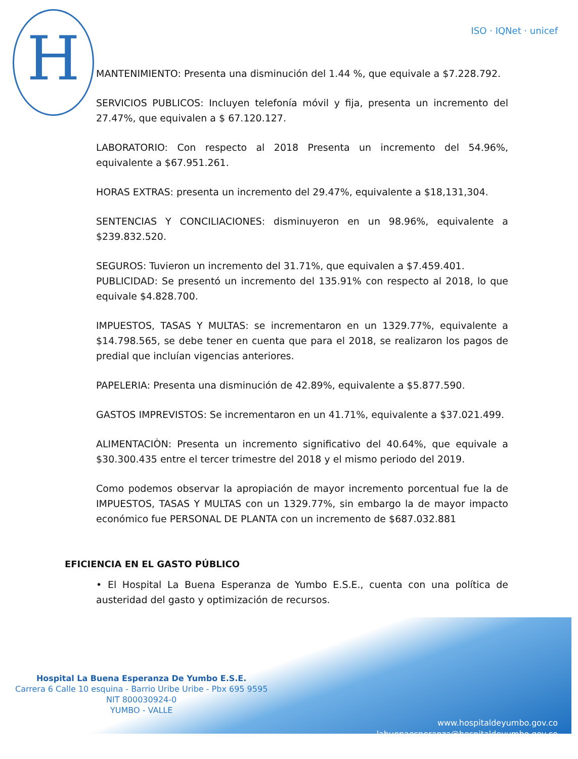H
ISO · IQNet · unicef
MANTENIMIENTO: Presenta una disminución del 1.44 %, que equivale a $7.228.792.
SERVICIOS PUBLICOS: Incluyen telefonía móvil y fija, presenta un incremento del 27.47%, que equivalen a $ 67.120.127.
LABORATORIO: Con respecto al 2018 Presenta un incremento del 54.96%, equivalente a $67.951.261.
HORAS EXTRAS: presenta un incremento del 29.47%, equivalente a $18,131,304.
SENTENCIAS Y CONCILIACIONES: disminuyeron en un 98.96%, equivalente a $239.832.520.
SEGUROS: Tuvieron un incremento del 31.71%, que equivalen a $7.459.401.
PUBLICIDAD: Se presentó un incremento del 135.91% con respecto al 2018, lo que equivale $4.828.700.
IMPUESTOS, TASAS Y MULTAS: se incrementaron en un 1329.77%, equivalente a $14.798.565, se debe tener en cuenta que para el 2018, se realizaron los pagos de predial que incluían vigencias anteriores.
PAPELERIA: Presenta una disminución de 42.89%, equivalente a $5.877.590.
GASTOS IMPREVISTOS: Se incrementaron en un 41.71%, equivalente a $37.021.499.
ALIMENTACIÒN: Presenta un incremento significativo del 40.64%, que equivale a $30.300.435 entre el tercer trimestre del 2018 y el mismo periodo del 2019.
Como podemos observar la apropiación de mayor incremento porcentual fue la de IMPUESTOS, TASAS Y MULTAS con un 1329.77%, sin embargo la de mayor impacto económico fue PERSONAL DE PLANTA con un incremento de $687.032.881
EFICIENCIA EN EL GASTO PÚBLICO
• El Hospital La Buena Esperanza de Yumbo E.S.E., cuenta con una política de austeridad del gasto y optimización de recursos.
Hospital La Buena Esperanza De Yumbo E.S.E.
Carrera 6 Calle 10 esquina - Barrio Uribe Uribe - Pbx 695 9595
NIT 800030924-0
YUMBO - VALLE
www.hospitaldeyumbo.gov.co
labuenaesperanza@hospitaldeyumbo.gov.co